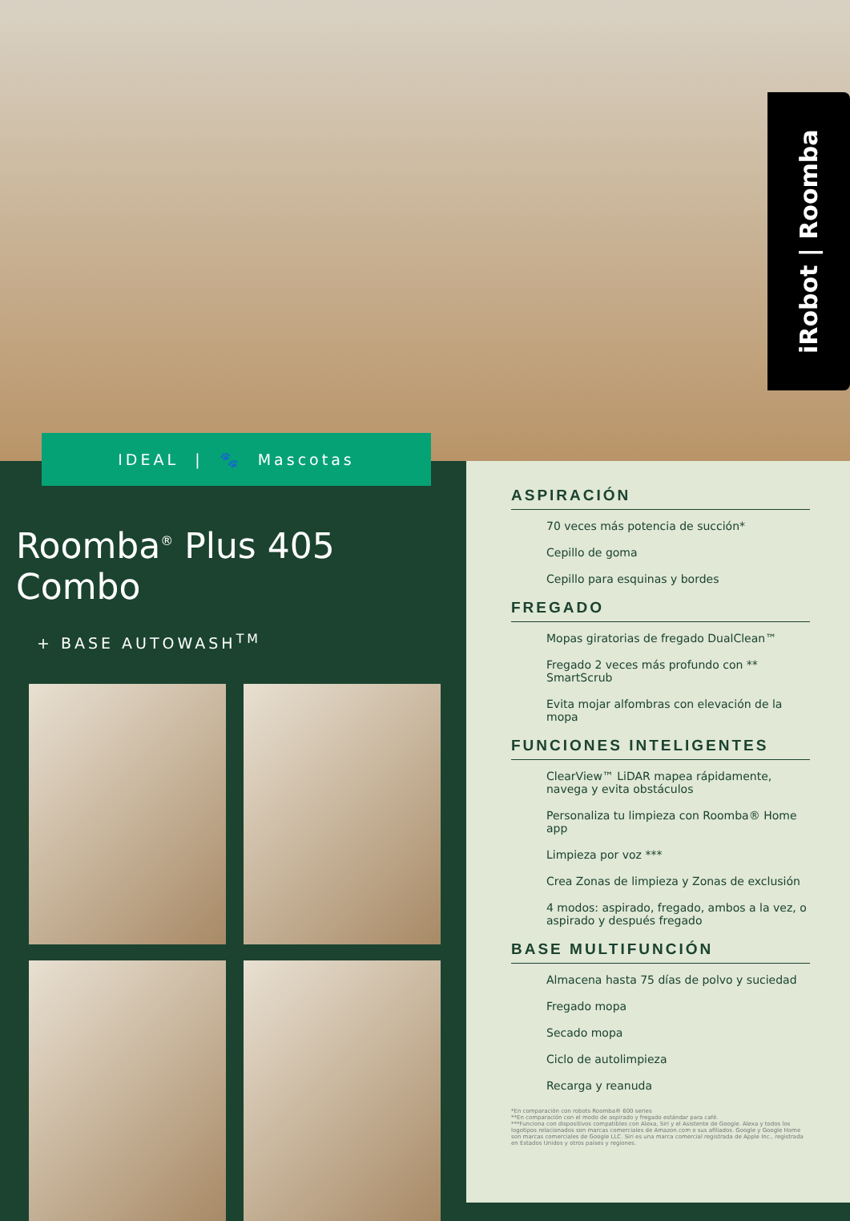iRobot | Roomba
IDEAL | 🐾 Mascotas
Roomba<sup>®</sup> Plus 405 Combo
+ BASE AUTOWASH<sup>TM</sup>
ASPIRACIÓN
70 veces más potencia de succión*
Cepillo de goma
Cepillo para esquinas y bordes
FREGADO
Mopas giratorias de fregado DualClean™
Fregado 2 veces más profundo con ** SmartScrub
Evita mojar alfombras con elevación de la mopa
FUNCIONES INTELIGENTES
ClearView™ LiDAR mapea rápidamente, navega y evita obstáculos
Personaliza tu limpieza con Roomba® Home app
Limpieza por voz ***
Crea Zonas de limpieza y Zonas de exclusión
4 modos: aspirado, fregado, ambos a la vez, o aspirado y después fregado
BASE MULTIFUNCIÓN
Almacena hasta 75 días de polvo y suciedad
Fregado mopa
Secado mopa
Ciclo de autolimpieza
Recarga y reanuda
*En comparación con robots Roomba® 600 series
**En comparación con el modo de aspirado y fregado estándar para café.
***Funciona con dispositivos compatibles con Alexa, Siri y el Asistente de Google. Alexa y todos los logotipos relacionados son marcas comerciales de Amazon.com o sus afiliados. Google y Google Home son marcas comerciales de Google LLC. Siri es una marca comercial registrada de Apple Inc., registrada en Estados Unidos y otros países y regiones.